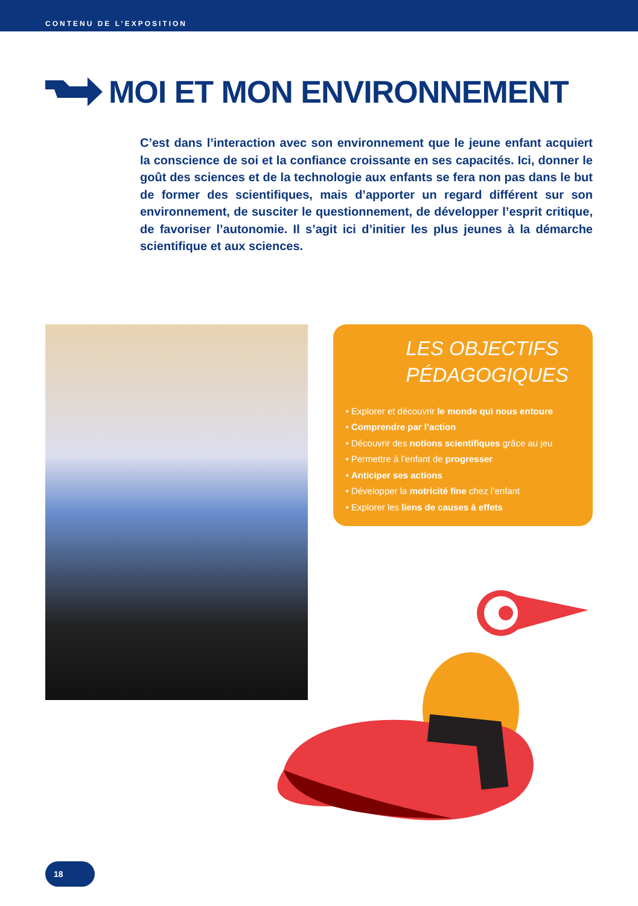CONTENU DE L’EXPOSITION
MOI ET MON ENVIRONNEMENT
C’est dans l’interaction avec son environnement que le jeune enfant acquiert la conscience de soi et la confiance croissante en ses capacités. Ici, donner le goût des sciences et de la technologie aux enfants se fera non pas dans le but de former des scientifiques, mais d’apporter un regard différent sur son environnement, de susciter le questionnement, de développer l’esprit critique, de favoriser l’autonomie. Il s’agit ici d’initier les plus jeunes à la démarche scientifique et aux sciences.
LES OBJECTIFS PÉDAGOGIQUES
• Explorer et découvrir le monde qui nous entoure
• Comprendre par l’action
• Découvrir des notions scientifiques grâce au jeu
• Permettre à l’enfant de progresser
• Anticiper ses actions
• Développer la motricité fine chez l’enfant
• Explorer les liens de causes à effets
18